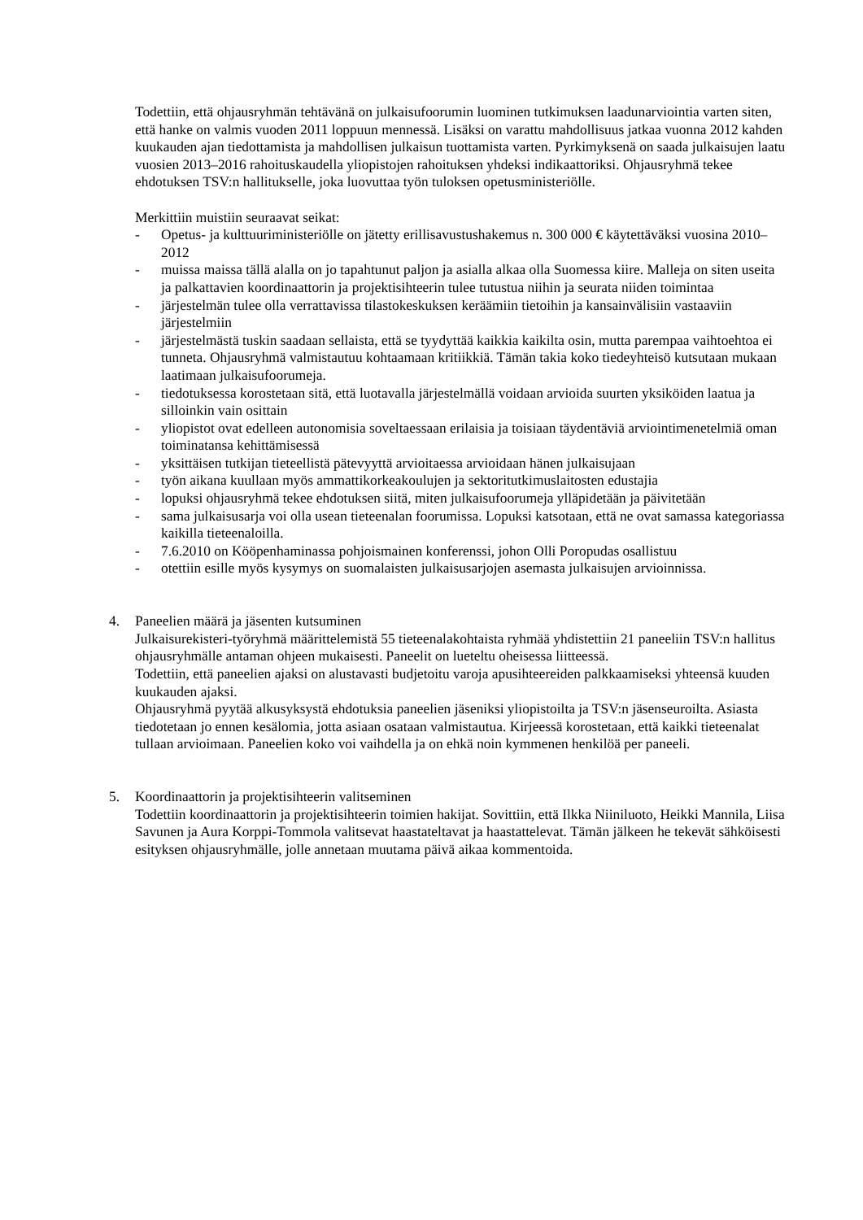Todettiin, että ohjausryhmän tehtävänä on julkaisufoorumin luominen tutkimuksen laadunarviointia varten siten, että hanke on valmis vuoden 2011 loppuun mennessä. Lisäksi on varattu mahdollisuus jatkaa vuonna 2012 kahden kuukauden ajan tiedottamista ja mahdollisen julkaisun tuottamista varten. Pyrkimyksenä on saada julkaisujen laatu vuosien 2013–2016 rahoituskaudella yliopistojen rahoituksen yhdeksi indikaattoriksi. Ohjausryhmä tekee ehdotuksen TSV:n hallitukselle, joka luovuttaa työn tuloksen opetusministeriölle.
Merkittiin muistiin seuraavat seikat:
- Opetus- ja kulttuuriministeriölle on jätetty erillisavustushakemus n. 300 000 € käytettäväksi vuosina 2010–2012
- muissa maissa tällä alalla on jo tapahtunut paljon ja asialla alkaa olla Suomessa kiire. Malleja on siten useita ja palkattavien koordinaattorin ja projektisihteerin tulee tutustua niihin ja seurata niiden toimintaa
- järjestelmän tulee olla verrattavissa tilastokeskuksen keräämiin tietoihin ja kansainvälisiin vastaaviin järjestelmiin
- järjestelmästä tuskin saadaan sellaista, että se tyydyttää kaikkia kaikilta osin, mutta parempaa vaihtoehtoa ei tunneta. Ohjausryhmä valmistautuu kohtaamaan kritiikkiä. Tämän takia koko tiedeyhteisö kutsutaan mukaan laatimaan julkaisufoorumeja.
- tiedotuksessa korostetaan sitä, että luotavalla järjestelmällä voidaan arvioida suurten yksiköiden laatua ja silloinkin vain osittain
- yliopistot ovat edelleen autonomisia soveltaessaan erilaisia ja toisiaan täydentäviä arviointimenetelmiä oman toiminatansa kehittämisessä
- yksittäisen tutkijan tieteellistä pätevyyttä arvioitaessa arvioidaan hänen julkaisujaan
- työn aikana kuullaan myös ammattikorkeakoulujen ja sektoritutkimuslaitosten edustajia
- lopuksi ohjausryhmä tekee ehdotuksen siitä, miten julkaisufoorumeja ylläpidetään ja päivitetään
- sama julkaisusarja voi olla usean tieteenalan foorumissa. Lopuksi katsotaan, että ne ovat samassa kategoriassa kaikilla tieteenaloilla.
- 7.6.2010 on Kööpenhaminassa pohjoismainen konferenssi, johon Olli Poropudas osallistuu
- otettiin esille myös kysymys on suomalaisten julkaisusarjojen asemasta julkaisujen arvioinnissa.
4. Paneelien määrä ja jäsenten kutsuminen
Julkaisurekisteri-työryhmä määrittelemistä 55 tieteenalakohtaista ryhmää yhdistettiin 21 paneeliin TSV:n hallitus ohjausryhmälle antaman ohjeen mukaisesti. Paneelit on lueteltu oheisessa liitteessä.
Todettiin, että paneelien ajaksi on alustavasti budjetoitu varoja apusihteereiden palkkaamiseksi yhteensä kuuden kuukauden ajaksi.
Ohjausryhmä pyytää alkusyksystä ehdotuksia paneelien jäseniksi yliopistoilta ja TSV:n jäsenseuroilta. Asiasta tiedotetaan jo ennen kesälomia, jotta asiaan osataan valmistautua. Kirjeessä korostetaan, että kaikki tieteenalat tullaan arvioimaan. Paneelien koko voi vaihdella ja on ehkä noin kymmenen henkilöä per paneeli.
5. Koordinaattorin ja projektisihteerin valitseminen
Todettiin koordinaattorin ja projektisihteerin toimien hakijat. Sovittiin, että Ilkka Niiniluoto, Heikki Mannila, Liisa Savunen ja Aura Korppi-Tommola valitsevat haastateltavat ja haastattelevat. Tämän jälkeen he tekevät sähköisesti esityksen ohjausryhmälle, jolle annetaan muutama päivä aikaa kommentoida.